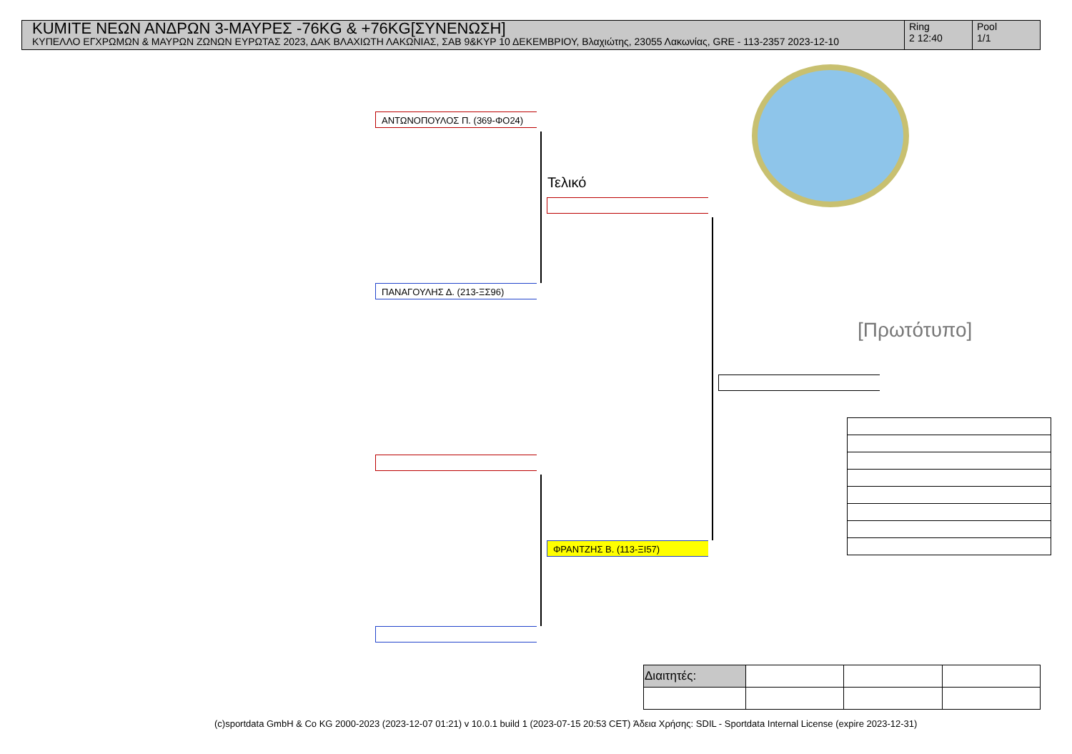KUMITE ΝΕΩΝ ΑΝΔΡΩΝ 3-ΜΑΥΡΕΣ -76KG & +76KG[ΣΥΝΕΝΩΣΗ]
ΚΥΠΕΛΛΟ ΕΓΧΡΩΜΩΝ & ΜΑΥΡΩΝ ΖΩΝΩΝ ΕΥΡΩΤΑΣ 2023, ΔΑΚ ΒΛΑΧΙΩΤΗ ΛΑΚΩΝΙΑΣ, ΣΑΒ 9&ΚΥΡ 10 ΔΕΚΕΜΒΡΙΟΥ, Βλαχιώτης, 23055 Λακωνίας, GRE - 113-2357 2023-12-10
Ring
2 12:40
Pool
1/1
ΑΝΤΩΝΟΠΟΥΛΟΣ Π. (369-ΦΟ24)
ΠΑΝΑΓΟΥΛΗΣ Δ. (213-ΞΣ96)
Τελικό
ΦΡΑΝΤΖΗΣ Β. (113-ΞΙ57)
[Πρωτότυπο]
| Διαιτητές: | | | |
(c)sportdata GmbH & Co KG 2000-2023 (2023-12-07 01:21) v 10.0.1 build 1 (2023-07-15 20:53 CET) Άδεια Χρήσης: SDIL - Sportdata Internal License (expire 2023-12-31)